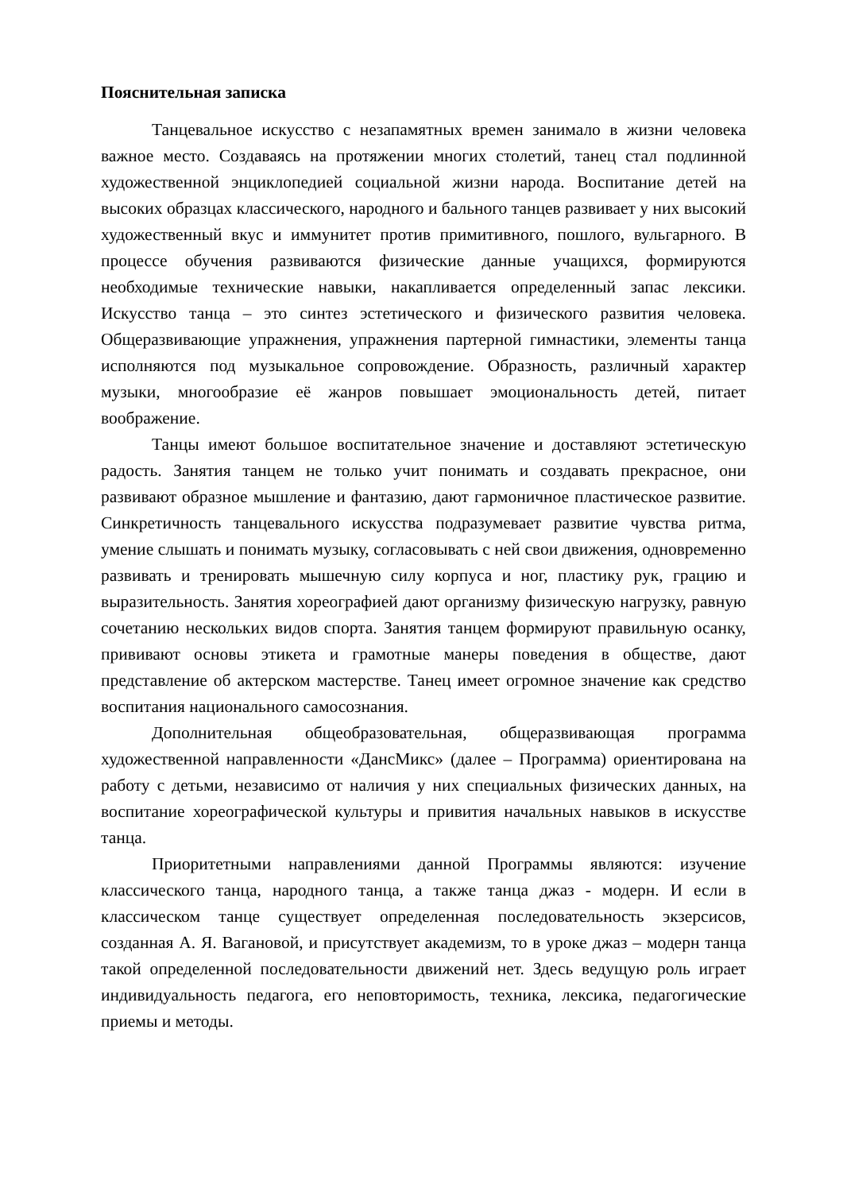Пояснительная записка
Танцевальное искусство с незапамятных времен занимало в жизни человека важное место. Создаваясь на протяжении многих столетий, танец стал подлинной художественной энциклопедией социальной жизни народа. Воспитание детей на высоких образцах классического, народного и бального танцев развивает у них высокий художественный вкус и иммунитет против примитивного, пошлого, вульгарного. В процессе обучения развиваются физические данные учащихся, формируются необходимые технические навыки, накапливается определенный запас лексики. Искусство танца – это синтез эстетического и физического развития человека. Общеразвивающие упражнения, упражнения партерной гимнастики, элементы танца исполняются под музыкальное сопровождение. Образность, различный характер музыки, многообразие её жанров повышает эмоциональность детей, питает воображение.
Танцы имеют большое воспитательное значение и доставляют эстетическую радость. Занятия танцем не только учит понимать и создавать прекрасное, они развивают образное мышление и фантазию, дают гармоничное пластическое развитие. Синкретичность танцевального искусства подразумевает развитие чувства ритма, умение слышать и понимать музыку, согласовывать с ней свои движения, одновременно развивать и тренировать мышечную силу корпуса и ног, пластику рук, грацию и выразительность. Занятия хореографией дают организму физическую нагрузку, равную сочетанию нескольких видов спорта. Занятия танцем формируют правильную осанку, прививают основы этикета и грамотные манеры поведения в обществе, дают представление об актерском мастерстве. Танец имеет огромное значение как средство воспитания национального самосознания.
Дополнительная общеобразовательная, общеразвивающая программа художественной направленности «ДансМикс» (далее – Программа) ориентирована на работу с детьми, независимо от наличия у них специальных физических данных, на воспитание хореографической культуры и привития начальных навыков в искусстве танца.
Приоритетными направлениями данной Программы являются: изучение классического танца, народного танца, а также танца джаз - модерн. И если в классическом танце существует определенная последовательность экзерсисов, созданная А. Я. Вагановой, и присутствует академизм, то в уроке джаз – модерн танца такой определенной последовательности движений нет. Здесь ведущую роль играет индивидуальность педагога, его неповторимость, техника, лексика, педагогические приемы и методы.